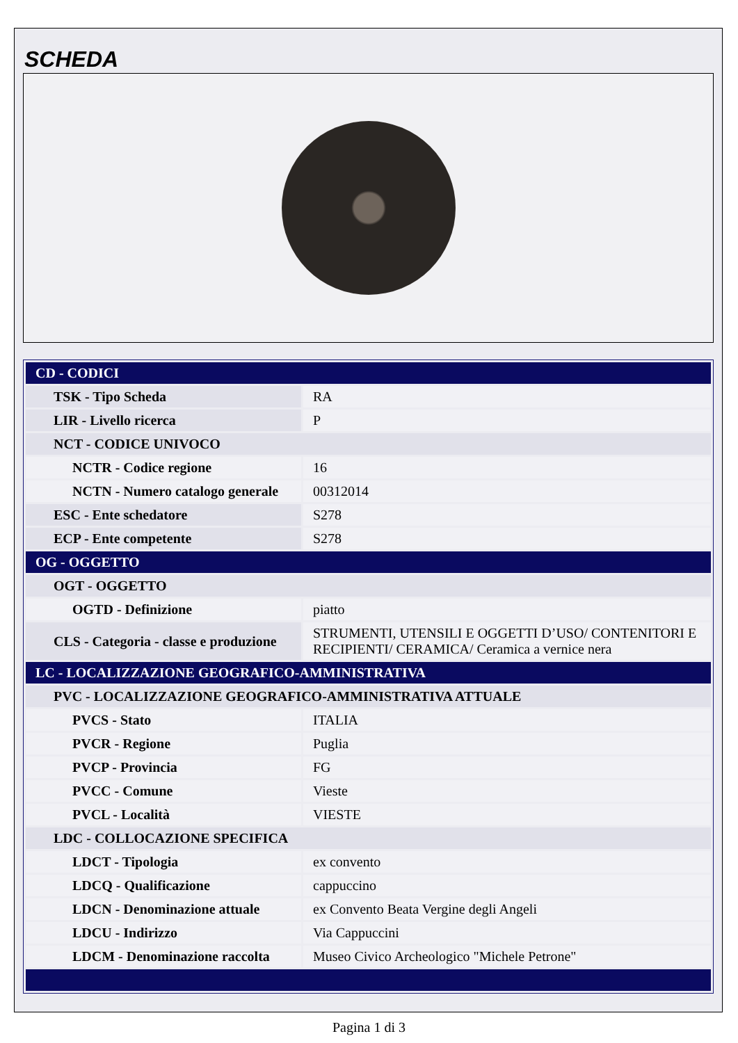SCHEDA
| CD - CODICI | |
| TSK - Tipo Scheda | RA |
| LIR - Livello ricerca | P |
| NCT - CODICE UNIVOCO | |
| NCTR - Codice regione | 16 |
| NCTN - Numero catalogo generale | 00312014 |
| ESC - Ente schedatore | S278 |
| ECP - Ente competente | S278 |
| OG - OGGETTO | |
| OGT - OGGETTO | |
| OGTD - Definizione | piatto |
| CLS - Categoria - classe e produzione | STRUMENTI, UTENSILI E OGGETTI D’USO/ CONTENITORI E RECIPIENTI/ CERAMICA/ Ceramica a vernice nera |
| LC - LOCALIZZAZIONE GEOGRAFICO-AMMINISTRATIVA | |
| PVC - LOCALIZZAZIONE GEOGRAFICO-AMMINISTRATIVA ATTUALE | |
| PVCS - Stato | ITALIA |
| PVCR - Regione | Puglia |
| PVCP - Provincia | FG |
| PVCC - Comune | Vieste |
| PVCL - Località | VIESTE |
| LDC - COLLOCAZIONE SPECIFICA | |
| LDCT - Tipologia | ex convento |
| LDCQ - Qualificazione | cappuccino |
| LDCN - Denominazione attuale | ex Convento Beata Vergine degli Angeli |
| LDCU - Indirizzo | Via Cappuccini |
| LDCM - Denominazione raccolta | Museo Civico Archeologico "Michele Petrone" |
Pagina 1 di 3